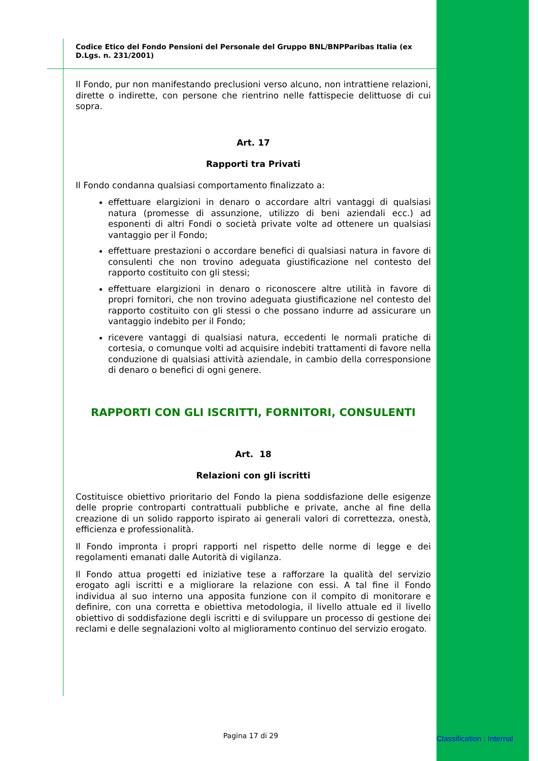Codice Etico del Fondo Pensioni del Personale del Gruppo BNL/BNPParibas Italia (ex D.Lgs. n. 231/2001)
Il Fondo, pur non manifestando preclusioni verso alcuno, non intrattiene relazioni, dirette o indirette, con persone che rientrino nelle fattispecie delittuose di cui sopra.
Art. 17
Rapporti tra Privati
Il Fondo condanna qualsiasi comportamento finalizzato a:
effettuare elargizioni in denaro o accordare altri vantaggi di qualsiasi natura (promesse di assunzione, utilizzo di beni aziendali ecc.) ad esponenti di altri Fondi o società private volte ad ottenere un qualsiasi vantaggio per il Fondo;
effettuare prestazioni o accordare benefici di qualsiasi natura in favore di consulenti che non trovino adeguata giustificazione nel contesto del rapporto costituito con gli stessi;
effettuare elargizioni in denaro o riconoscere altre utilità in favore di propri fornitori, che non trovino adeguata giustificazione nel contesto del rapporto costituito con gli stessi o che possano indurre ad assicurare un vantaggio indebito per il Fondo;
ricevere vantaggi di qualsiasi natura, eccedenti le normali pratiche di cortesia, o comunque volti ad acquisire indebiti trattamenti di favore nella conduzione di qualsiasi attività aziendale, in cambio della corresponsione di denaro o benefici di ogni genere.
RAPPORTI CON GLI ISCRITTI, FORNITORI, CONSULENTI
Art. 18
Relazioni con gli iscritti
Costituisce obiettivo prioritario del Fondo la piena soddisfazione delle esigenze delle proprie controparti contrattuali pubbliche e private, anche al fine della creazione di un solido rapporto ispirato ai generali valori di correttezza, onestà, efficienza e professionalità.
Il Fondo impronta i propri rapporti nel rispetto delle norme di legge e dei regolamenti emanati dalle Autorità di vigilanza.
Il Fondo attua progetti ed iniziative tese a rafforzare la qualità del servizio erogato agli iscritti e a migliorare la relazione con essi. A tal fine il Fondo individua al suo interno una apposita funzione con il compito di monitorare e definire, con una corretta e obiettiva metodologia, il livello attuale ed il livello obiettivo di soddisfazione degli iscritti e di sviluppare un processo di gestione dei reclami e delle segnalazioni volto al miglioramento continuo del servizio erogato.
Pagina 17 di 29 Classification : Internal